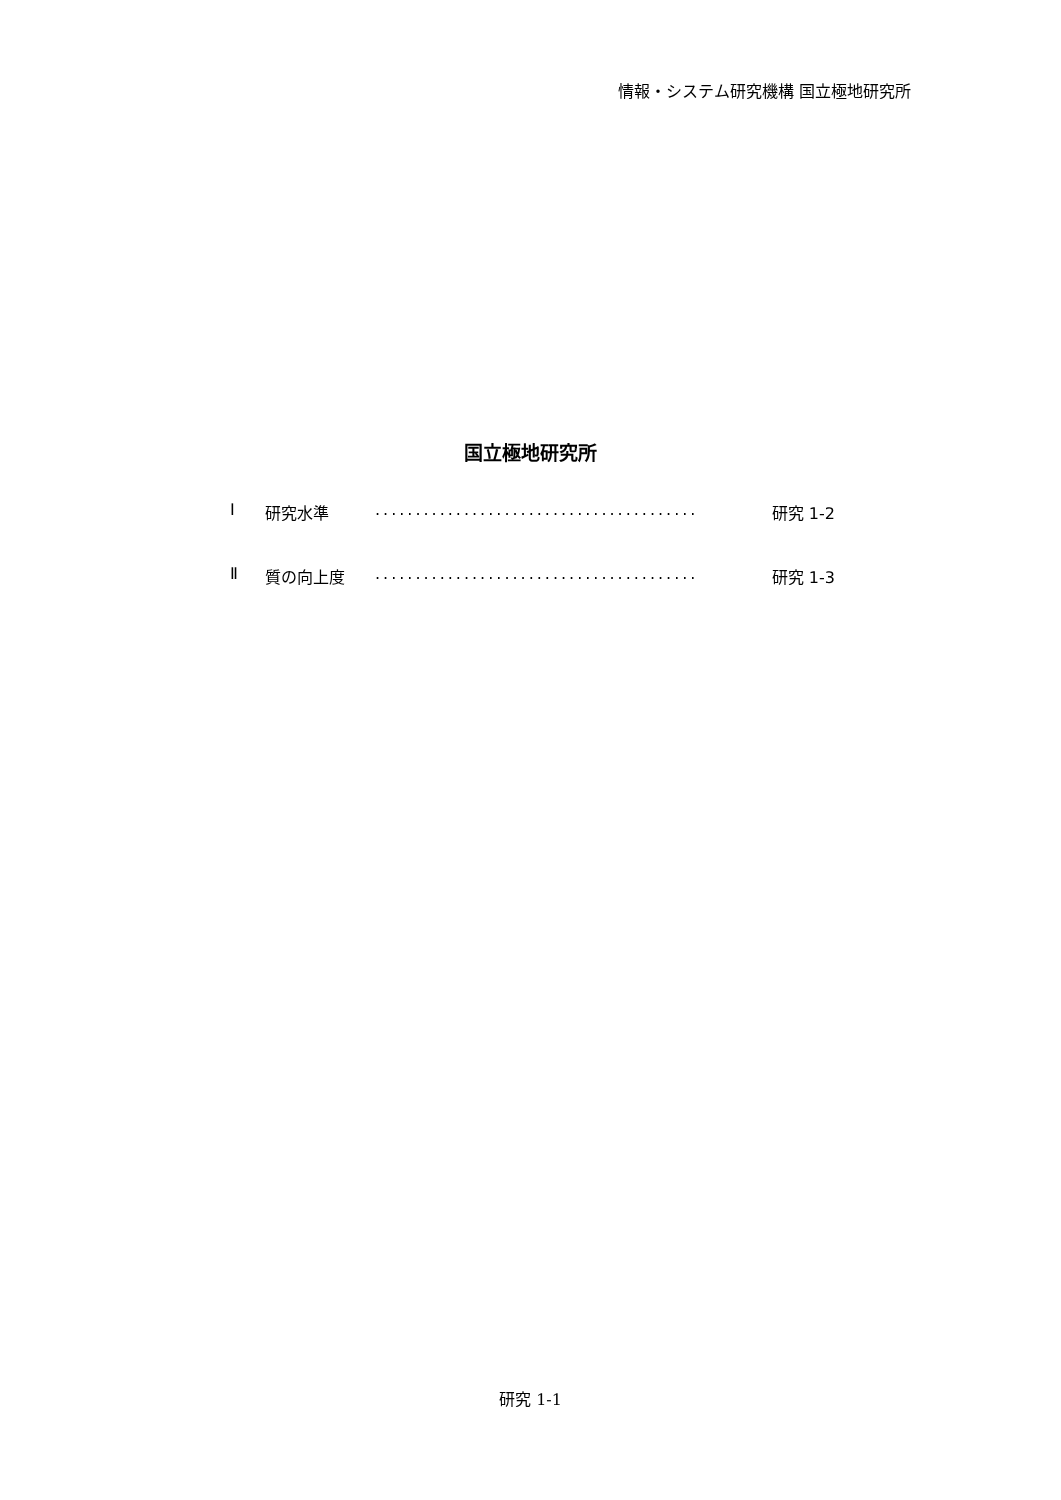情報・システム研究機構 国立極地研究所
国立極地研究所
Ⅰ 研究水準........................................ 研究 1-2
Ⅱ 質の向上度........................................ 研究 1-3
研究 1-1